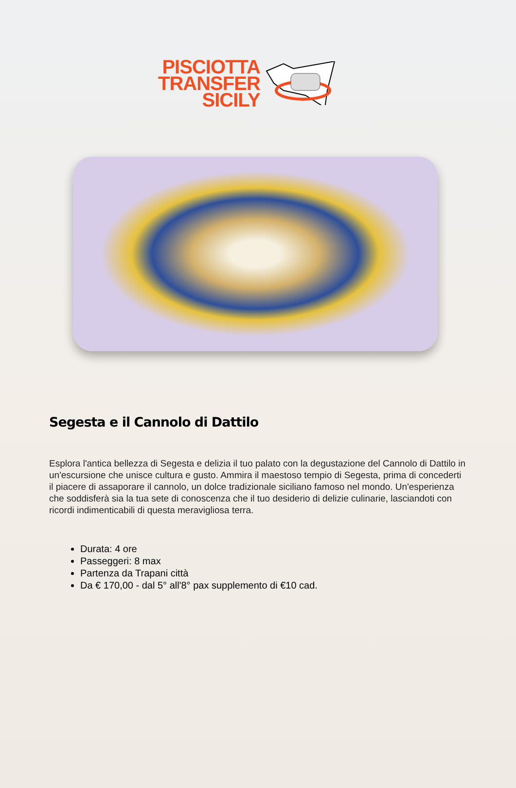PISCIOTTA
TRANSFER
SICILY
Segesta e il Cannolo di Dattilo
Esplora l'antica bellezza di Segesta e delizia il tuo palato con la degustazione del Cannolo di Dattilo in un'escursione che unisce cultura e gusto. Ammira il maestoso tempio di Segesta, prima di concederti il piacere di assaporare il cannolo, un dolce tradizionale siciliano famoso nel mondo. Un'esperienza che soddisferà sia la tua sete di conoscenza che il tuo desiderio di delizie culinarie, lasciandoti con ricordi indimenticabili di questa meravigliosa terra.
Durata: 4 ore
Passeggeri: 8 max
Partenza da Trapani città
Da € 170,00 - dal 5° all'8° pax supplemento di €10 cad.